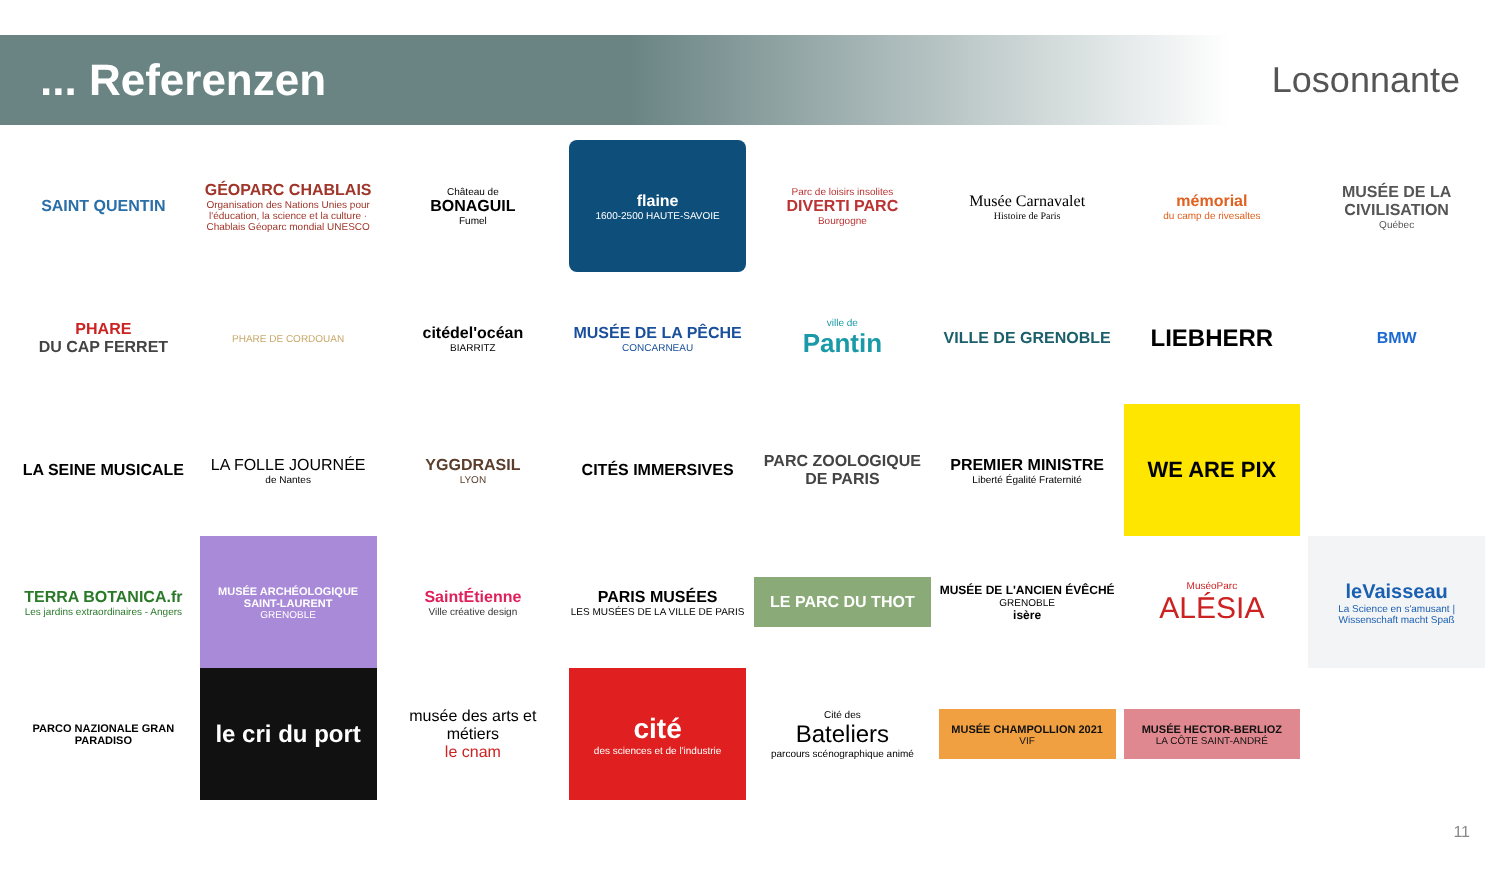... Referenzen
Losonnante
SAINT QUENTIN
GÉOPARC CHABLAIS
Organisation des Nations Unies pour l'éducation, la science et la culture · Chablais Géoparc mondial UNESCO
Château de
BONAGUIL
Fumel
flaine
1600-2500 HAUTE-SAVOIE
Parc de loisirs insolites
DIVERTI PARC
Bourgogne
Musée Carnavalet
Histoire de Paris
mémorial
du camp de rivesaltes
MUSÉE DE LA CIVILISATION
Québec
PHARE
DU CAP FERRET
PHARE DE CORDOUAN
citédel'océan
BIARRITZ
MUSÉE DE LA PÊCHE
CONCARNEAU
ville de
Pantin
VILLE DE GRENOBLE
LIEBHERR
BMW
LA SEINE MUSICALE
LA FOLLE JOURNÉE
de Nantes
YGGDRASIL
LYON
CITÉS IMMERSIVES
PARC ZOOLOGIQUE DE PARIS
PREMIER MINISTRE
Liberté Égalité Fraternité
WE ARE PIX
TERRA BOTANICA.fr
Les jardins extraordinaires - Angers
MUSÉE ARCHÉOLOGIQUE SAINT-LAURENT
GRENOBLE
SaintÉtienne
Ville créative design
PARIS MUSÉES
LES MUSÉES DE LA VILLE DE PARIS
LE PARC DU THOT
MUSÉE DE L'ANCIEN ÉVÊCHÉ
GRENOBLE
isère
MuséoParc
ALÉSIA
leVaisseau
La Science en s'amusant | Wissenschaft macht Spaß
PARCO NAZIONALE GRAN PARADISO
le cri du port
musée des arts et métiers
le cnam
cité
des sciences et de l'industrie
Cité des
Bateliers
parcours scénographique animé
MUSÉE CHAMPOLLION 2021
VIF
MUSÉE HECTOR-BERLIOZ
LA CÔTE SAINT-ANDRÉ
11